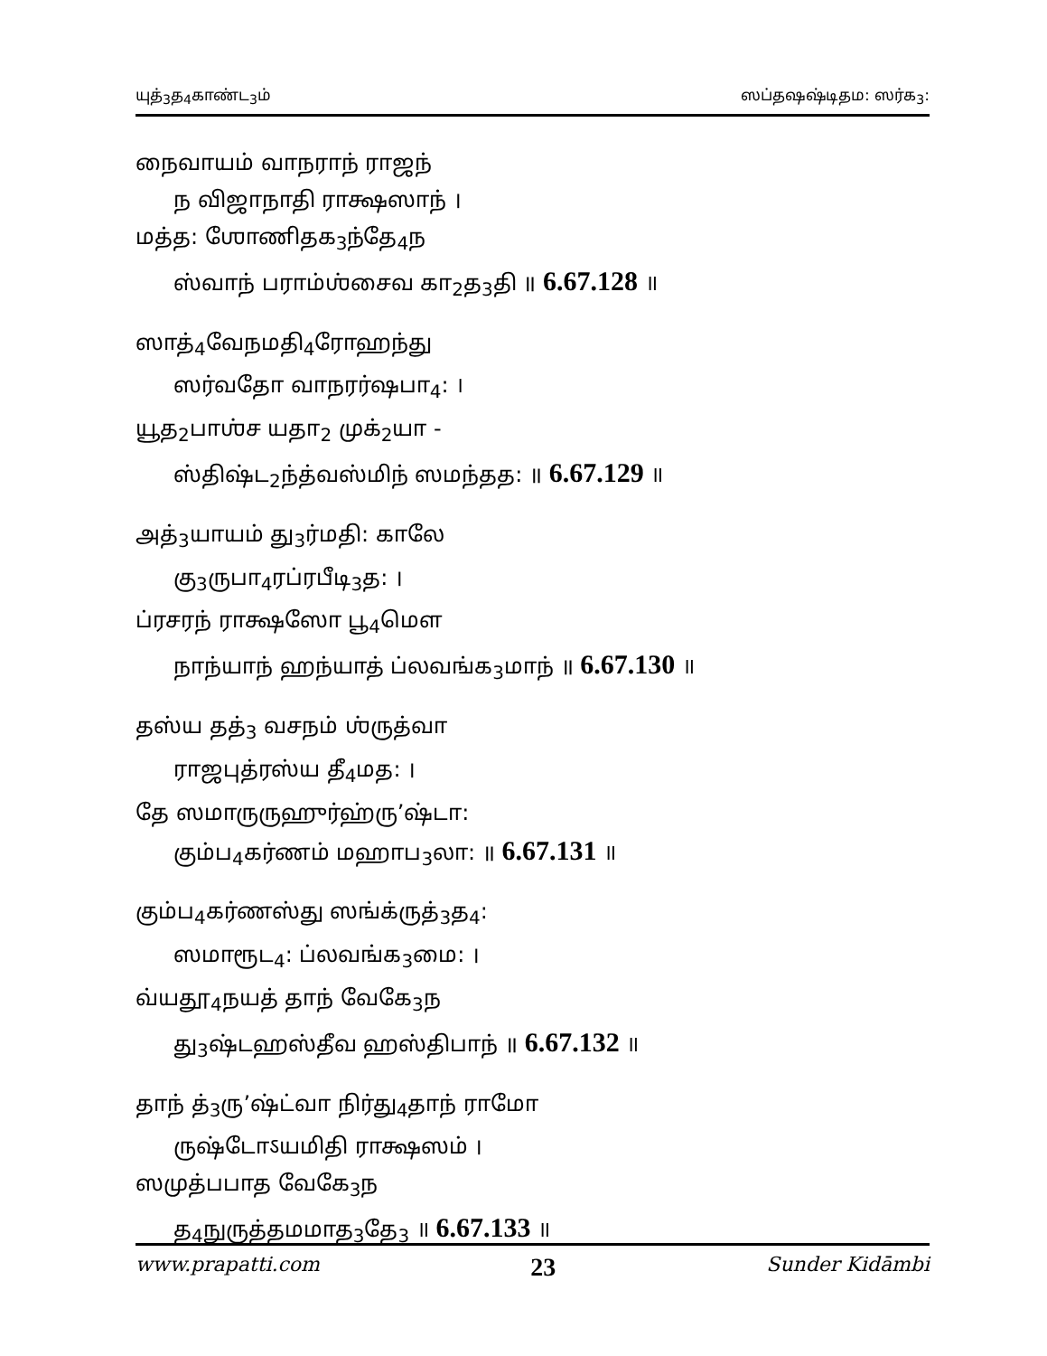யுத்<sub>3</sub>த<sub>4</sub>காண்ட<sub>3</sub>ம் ஸப்தஷஷ்டிதம: ஸர்க<sub>3</sub>:
நைவாயம் வாநராந் ராஜந்
ந விஜாநாதி ராக்ஷஸாந் ।
மத்த: ஶோணிதக<sub>3</sub>ந்தே<sub>4</sub>ந
ஸ்வாந் பராம்ஶ்சைவ கா<sub>2</sub>த<sub>3</sub>தி ॥ 6.67.128 ॥
ஸாத்<sub>4</sub>வேநமதி<sub>4</sub>ரோஹந்து
ஸர்வதோ வாநரர்ஷபா<sub>4</sub>: ।
யூத<sub>2</sub>பாஶ்ச யதா<sub>2</sub> முக்<sub>2</sub>யா -
ஸ்திஷ்ட<sub>2</sub>ந்த்வஸ்மிந் ஸமந்தத: ॥ 6.67.129 ॥
அத்<sub>3</sub>யாயம் து<sub>3</sub>ர்மதி: காலே
கு<sub>3</sub>ருபா<sub>4</sub>ரப்ரபீடி<sub>3</sub>த: ।
ப்ரசரந் ராக்ஷஸோ பூ<sub>4</sub>மௌ
நாந்யாந் ஹந்யாத் ப்லவங்க<sub>3</sub>மாந் ॥ 6.67.130 ॥
தஸ்ய தத்<sub>3</sub> வசநம் ஶ்ருத்வா
ராஜபுத்ரஸ்ய தீ<sub>4</sub>மத: ।
தே ஸமாருருஹுர்ஹ்ரு’ஷ்டா:
கும்ப<sub>4</sub>கர்ணம் மஹாப<sub>3</sub>லா: ॥ 6.67.131 ॥
கும்ப<sub>4</sub>கர்ணஸ்து ஸங்க்ருத்<sub>3</sub>த<sub>4</sub>:
ஸமாரூட<sub>4</sub>: ப்லவங்க<sub>3</sub>மை: ।
வ்யதூ<sub>4</sub>நயத் தாந் வேகே<sub>3</sub>ந
து<sub>3</sub>ஷ்டஹஸ்தீவ ஹஸ்திபாந் ॥ 6.67.132 ॥
தாந் த்<sub>3</sub>ரு’ஷ்ட்வா நிர்து<sub>4</sub>தாந் ராமோ
ருஷ்டோऽயமிதி ராக்ஷஸம் ।
ஸமுத்பபாத வேகே<sub>3</sub>ந
த<sub>4</sub>நுருத்தமமாத<sub>3</sub>தே<sub>3</sub> ॥ 6.67.133 ॥
www.prapatti.com 23 Sunder Kidāmbi